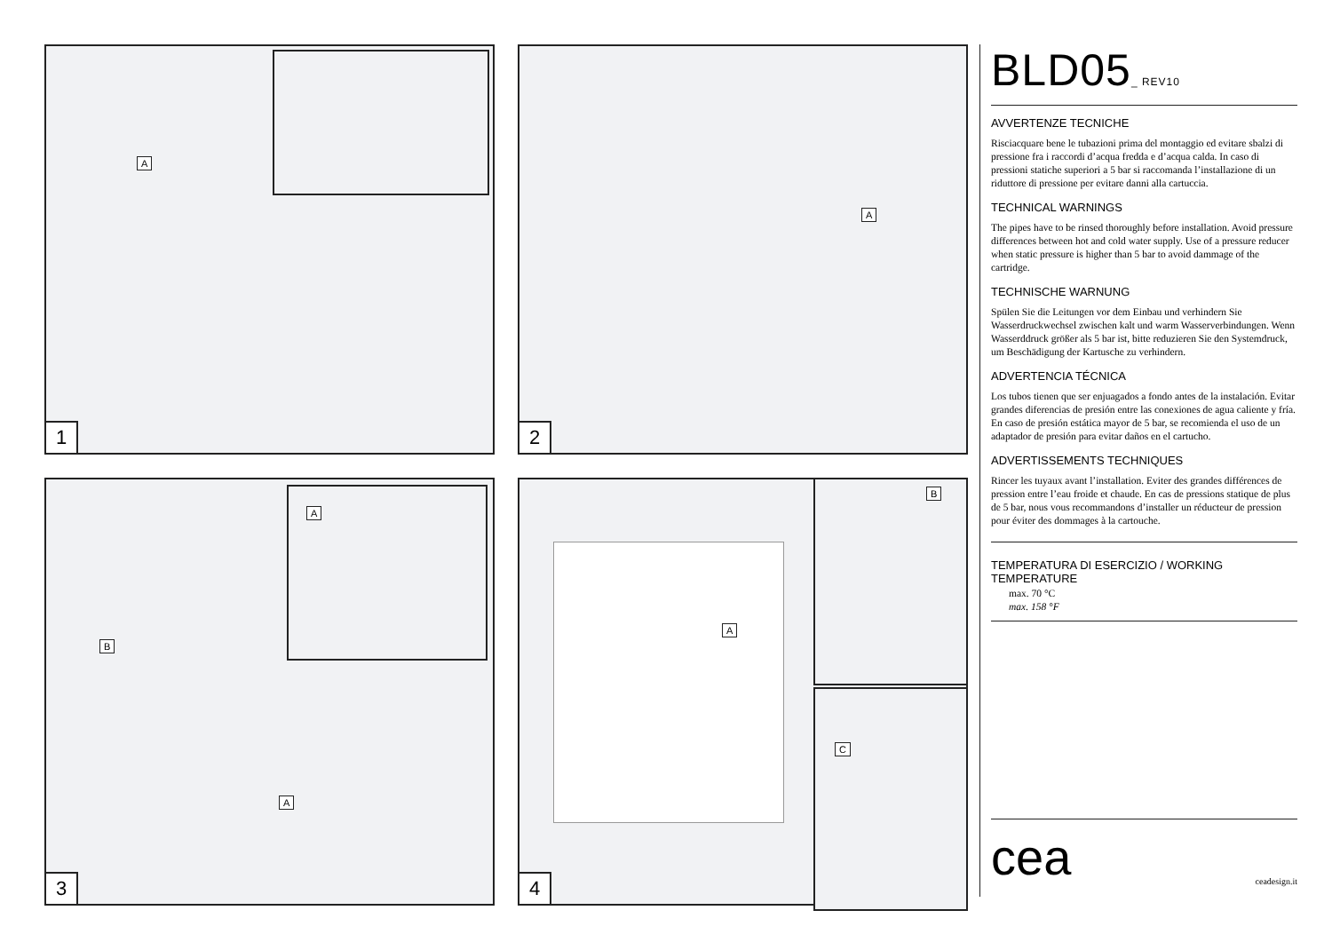A
1
A
2
A
B
A
3
A
B
C
4
BLD05_ REV10
AVVERTENZE TECNICHE
Risciacquare bene le tubazioni prima del montaggio ed evitare sbalzi di pressione fra i raccordi d’acqua fredda e d’acqua calda. In caso di pressioni statiche superiori a 5 bar si raccomanda l’installazione di un riduttore di pressione per evitare danni alla cartuccia.
TECHNICAL WARNINGS
The pipes have to be rinsed thoroughly before installation. Avoid pressure differences between hot and cold water supply. Use of a pressure reducer when static pressure is higher than 5 bar to avoid dammage of the cartridge.
TECHNISCHE WARNUNG
Spülen Sie die Leitungen vor dem Einbau und verhindern Sie Wasserdruckwechsel zwischen kalt und warm Wasserverbindungen. Wenn Wasserddruck größer als 5 bar ist, bitte reduzieren Sie den Systemdruck, um Beschädigung der Kartusche zu verhindern.
ADVERTENCIA TÉCNICA
Los tubos tienen que ser enjuagados a fondo antes de la instalación. Evitar grandes diferencias de presión entre las conexiones de agua caliente y fría. En caso de presión estática mayor de 5 bar, se recomienda el uso de un adaptador de presión para evitar daños en el cartucho.
ADVERTISSEMENTS TECHNIQUES
Rincer les tuyaux avant l’installation. Eviter des grandes différences de pression entre l’eau froide et chaude. En cas de pressions statique de plus de 5 bar, nous vous recommandons d’installer un réducteur de pression pour éviter des dommages à la cartouche.
TEMPERATURA DI ESERCIZIO / WORKING TEMPERATURE
max. 70 °C
max. 158 °F
cea ceadesign.it